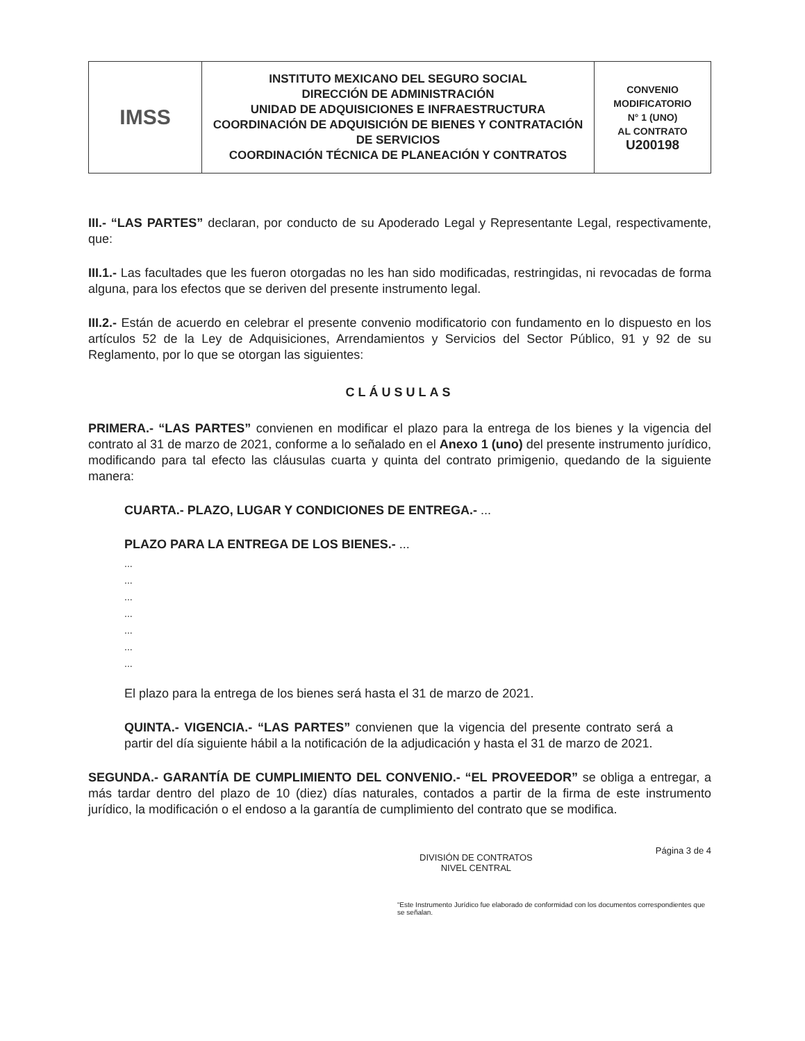| IMSS | INSTITUTO MEXICANO DEL SEGURO SOCIAL DIRECCIÓN DE ADMINISTRACIÓN UNIDAD DE ADQUISICIONES E INFRAESTRUCTURA COORDINACIÓN DE ADQUISICIÓN DE BIENES Y CONTRATACIÓN DE SERVICIOS COORDINACIÓN TÉCNICA DE PLANEACIÓN Y CONTRATOS | CONVENIO MODIFICATORIO N° 1 (UNO) AL CONTRATO U200198 |
III.- “LAS PARTES” declaran, por conducto de su Apoderado Legal y Representante Legal, respectivamente, que:
III.1.- Las facultades que les fueron otorgadas no les han sido modificadas, restringidas, ni revocadas de forma alguna, para los efectos que se deriven del presente instrumento legal.
III.2.- Están de acuerdo en celebrar el presente convenio modificatorio con fundamento en lo dispuesto en los artículos 52 de la Ley de Adquisiciones, Arrendamientos y Servicios del Sector Público, 91 y 92 de su Reglamento, por lo que se otorgan las siguientes:
CLÁUSULAS
PRIMERA.- “LAS PARTES” convienen en modificar el plazo para la entrega de los bienes y la vigencia del contrato al 31 de marzo de 2021, conforme a lo señalado en el Anexo 1 (uno) del presente instrumento jurídico, modificando para tal efecto las cláusulas cuarta y quinta del contrato primigenio, quedando de la siguiente manera:
CUARTA.- PLAZO, LUGAR Y CONDICIONES DE ENTREGA.- ...
PLAZO PARA LA ENTREGA DE LOS BIENES.- ...
...
...
...
...
...
...
...
El plazo para la entrega de los bienes será hasta el 31 de marzo de 2021.
QUINTA.- VIGENCIA.- “LAS PARTES” convienen que la vigencia del presente contrato será a partir del día siguiente hábil a la notificación de la adjudicación y hasta el 31 de marzo de 2021.
SEGUNDA.- GARANTÍA DE CUMPLIMIENTO DEL CONVENIO.- “EL PROVEEDOR” se obliga a entregar, a más tardar dentro del plazo de 10 (diez) días naturales, contados a partir de la firma de este instrumento jurídico, la modificación o el endoso a la garantía de cumplimiento del contrato que se modifica.
DIVISIÓN DE CONTRATOS
NIVEL CENTRAL Página 3 de 4
“Este Instrumento Jurídico fue elaborado de conformidad con los documentos correspondientes que se señalan.